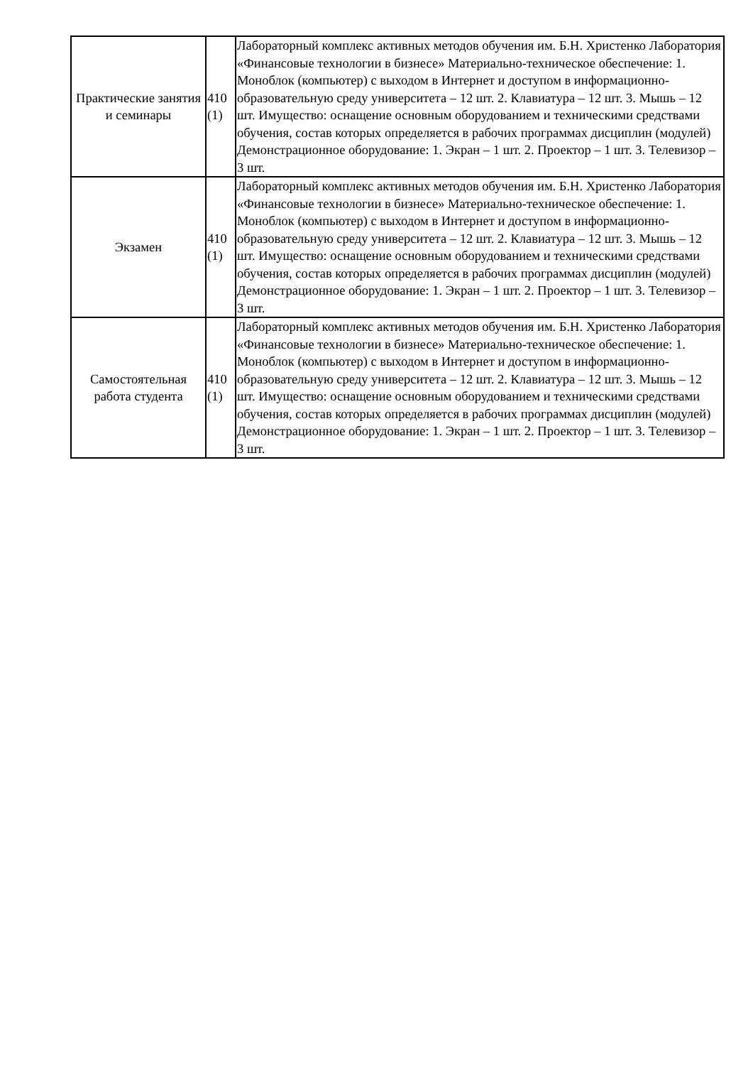| Практические занятия и семинары | 410 (1) | Лабораторный комплекс активных методов обучения им. Б.Н. Христенко Лаборатория «Финансовые технологии в бизнесе» Материально-техническое обеспечение: 1. Моноблок (компьютер) с выходом в Интернет и доступом в информационно-образовательную среду университета – 12 шт. 2. Клавиатура – 12 шт. 3. Мышь – 12 шт. Имущество: оснащение основным оборудованием и техническими средствами обучения, состав которых определяется в рабочих программах дисциплин (модулей) Демонстрационное оборудование: 1. Экран – 1 шт. 2. Проектор – 1 шт. 3. Телевизор – 3 шт. |
| Экзамен | 410 (1) | Лабораторный комплекс активных методов обучения им. Б.Н. Христенко Лаборатория «Финансовые технологии в бизнесе» Материально-техническое обеспечение: 1. Моноблок (компьютер) с выходом в Интернет и доступом в информационно-образовательную среду университета – 12 шт. 2. Клавиатура – 12 шт. 3. Мышь – 12 шт. Имущество: оснащение основным оборудованием и техническими средствами обучения, состав которых определяется в рабочих программах дисциплин (модулей) Демонстрационное оборудование: 1. Экран – 1 шт. 2. Проектор – 1 шт. 3. Телевизор – 3 шт. |
| Самостоятельная работа студента | 410 (1) | Лабораторный комплекс активных методов обучения им. Б.Н. Христенко Лаборатория «Финансовые технологии в бизнесе» Материально-техническое обеспечение: 1. Моноблок (компьютер) с выходом в Интернет и доступом в информационно-образовательную среду университета – 12 шт. 2. Клавиатура – 12 шт. 3. Мышь – 12 шт. Имущество: оснащение основным оборудованием и техническими средствами обучения, состав которых определяется в рабочих программах дисциплин (модулей) Демонстрационное оборудование: 1. Экран – 1 шт. 2. Проектор – 1 шт. 3. Телевизор – 3 шт. |